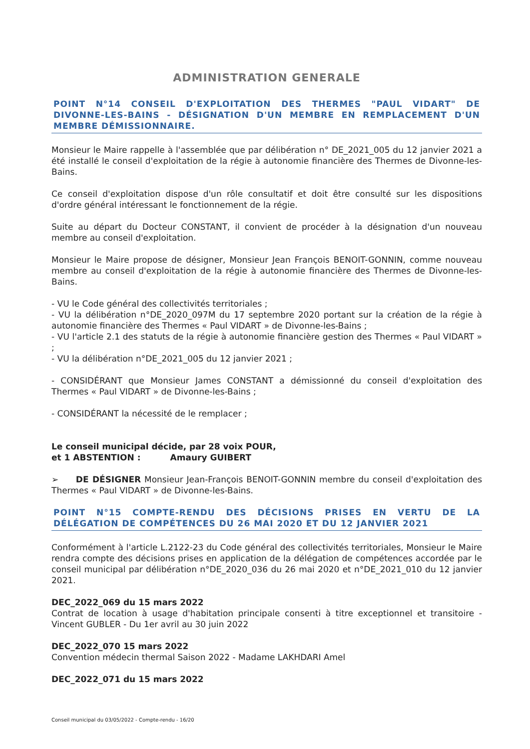ADMINISTRATION GENERALE
POINT N°14 CONSEIL D'EXPLOITATION DES THERMES "PAUL VIDART" DE DIVONNE-LES-BAINS - DÉSIGNATION D'UN MEMBRE EN REMPLACEMENT D'UN MEMBRE DÉMISSIONNAIRE.
Monsieur le Maire rappelle à l'assemblée que par délibération n° DE_2021_005 du 12 janvier 2021 a été installé le conseil d'exploitation de la régie à autonomie financière des Thermes de Divonne-les-Bains.
Ce conseil d'exploitation dispose d'un rôle consultatif et doit être consulté sur les dispositions d'ordre général intéressant le fonctionnement de la régie.
Suite au départ du Docteur CONSTANT, il convient de procéder à la désignation d'un nouveau membre au conseil d'exploitation.
Monsieur le Maire propose de désigner, Monsieur Jean François BENOIT-GONNIN, comme nouveau membre au conseil d'exploitation de la régie à autonomie financière des Thermes de Divonne-les-Bains.
- VU le Code général des collectivités territoriales ;
- VU la délibération n°DE_2020_097M du 17 septembre 2020 portant sur la création de la régie à autonomie financière des Thermes « Paul VIDART » de Divonne-les-Bains ;
- VU l'article 2.1 des statuts de la régie à autonomie financière gestion des Thermes « Paul VIDART » ;
- VU la délibération n°DE_2021_005 du 12 janvier 2021 ;
- CONSIDÉRANT que Monsieur James CONSTANT a démissionné du conseil d'exploitation des Thermes « Paul VIDART » de Divonne-les-Bains ;
- CONSIDÉRANT la nécessité de le remplacer ;
Le conseil municipal décide, par 28 voix POUR,
et 1 ABSTENTION : Amaury GUIBERT
➢ DE DÉSIGNER Monsieur Jean-François BENOIT-GONNIN membre du conseil d'exploitation des Thermes « Paul VIDART » de Divonne-les-Bains.
POINT N°15 COMPTE-RENDU DES DÉCISIONS PRISES EN VERTU DE LA DÉLÉGATION DE COMPÉTENCES DU 26 MAI 2020 ET DU 12 JANVIER 2021
Conformément à l'article L.2122-23 du Code général des collectivités territoriales, Monsieur le Maire rendra compte des décisions prises en application de la délégation de compétences accordée par le conseil municipal par délibération n°DE_2020_036 du 26 mai 2020 et n°DE_2021_010 du 12 janvier 2021.
DEC_2022_069 du 15 mars 2022
Contrat de location à usage d'habitation principale consenti à titre exceptionnel et transitoire - Vincent GUBLER - Du 1er avril au 30 juin 2022
DEC_2022_070 15 mars 2022
Convention médecin thermal Saison 2022 - Madame LAKHDARI Amel
DEC_2022_071 du 15 mars 2022
Conseil municipal du 03/05/2022 - Compte-rendu - 16/20